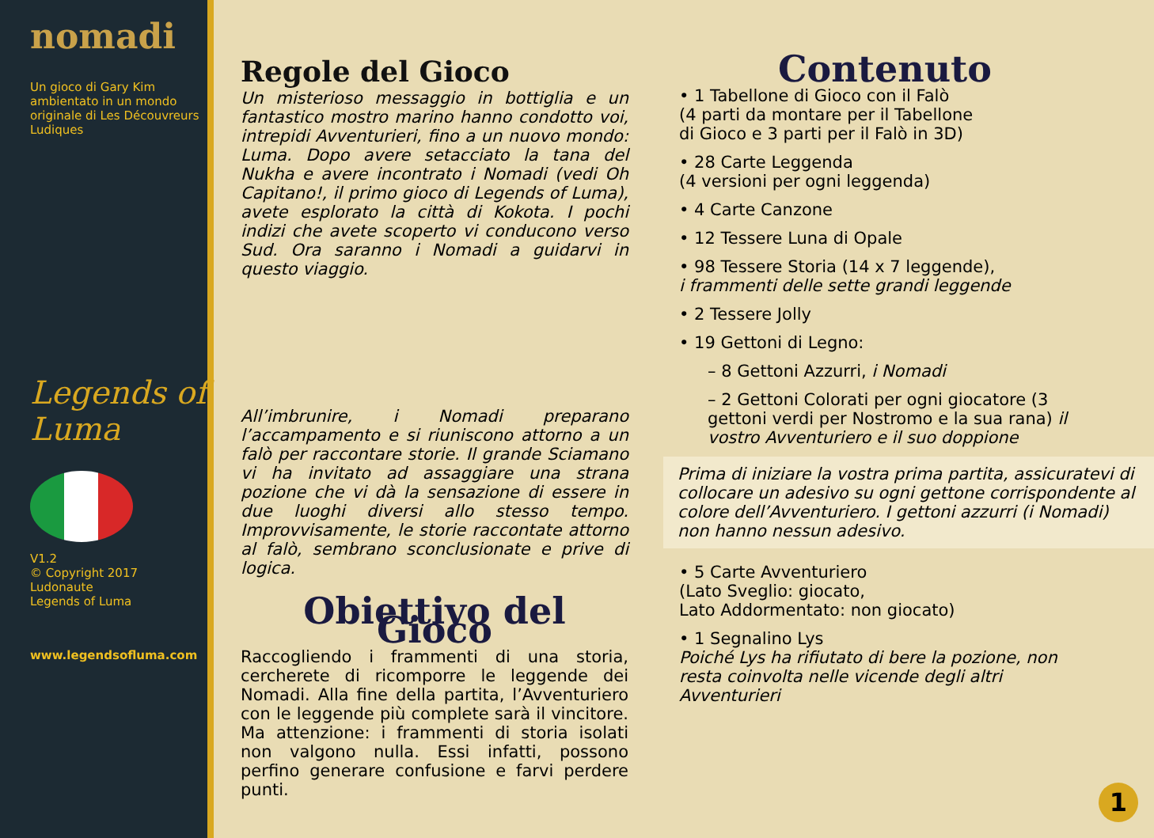nomadi
Un gioco di Gary Kim ambientato in un mondo originale di Les Découvreurs Ludiques
Legends of Luma
V1.2
© Copyright 2017
Ludonaute
Legends of Luma
www.legendsofluma.com
Regole del Gioco
Un misterioso messaggio in bottiglia e un fantastico mostro marino hanno condotto voi, intrepidi Avventurieri, fino a un nuovo mondo: Luma. Dopo avere setacciato la tana del Nukha e avere incontrato i Nomadi (vedi Oh Capitano!, il primo gioco di Legends of Luma), avete esplorato la città di Kokota. I pochi indizi che avete scoperto vi conducono verso Sud. Ora saranno i Nomadi a guidarvi in questo viaggio.
All’imbrunire, i Nomadi preparano l’accampamento e si riuniscono attorno a un falò per raccontare storie. Il grande Sciamano vi ha invitato ad assaggiare una strana pozione che vi dà la sensazione di essere in due luoghi diversi allo stesso tempo. Improvvisamente, le storie raccontate attorno al falò, sembrano sconclusionate e prive di logica.
Obiettivo del Gioco
Raccogliendo i frammenti di una storia, cercherete di ricomporre le leggende dei Nomadi. Alla fine della partita, l’Avventuriero con le leggende più complete sarà il vincitore. Ma attenzione: i frammenti di storia isolati non valgono nulla. Essi infatti, possono perfino generare confusione e farvi perdere punti.
Contenuto
• 1 Tabellone di Gioco con il Falò
(4 parti da montare per il Tabellone
di Gioco e 3 parti per il Falò in 3D)
• 28 Carte Leggenda
(4 versioni per ogni leggenda)
• 4 Carte Canzone
• 12 Tessere Luna di Opale
• 98 Tessere Storia (14 x 7 leggende),
i frammenti delle sette grandi leggende
• 2 Tessere Jolly
• 19 Gettoni di Legno:
– 8 Gettoni Azzurri, i Nomadi
– 2 Gettoni Colorati per ogni giocatore (3 gettoni verdi per Nostromo e la sua rana) il vostro Avventuriero e il suo doppione
Prima di iniziare la vostra prima partita, assicuratevi di collocare un adesivo su ogni gettone corrispondente al colore dell’Avventuriero. I gettoni azzurri (i Nomadi) non hanno nessun adesivo.
• 5 Carte Avventuriero
(Lato Sveglio: giocato,
Lato Addormentato: non giocato)
• 1 Segnalino Lys
Poiché Lys ha rifiutato di bere la pozione, non resta coinvolta nelle vicende degli altri Avventurieri
1